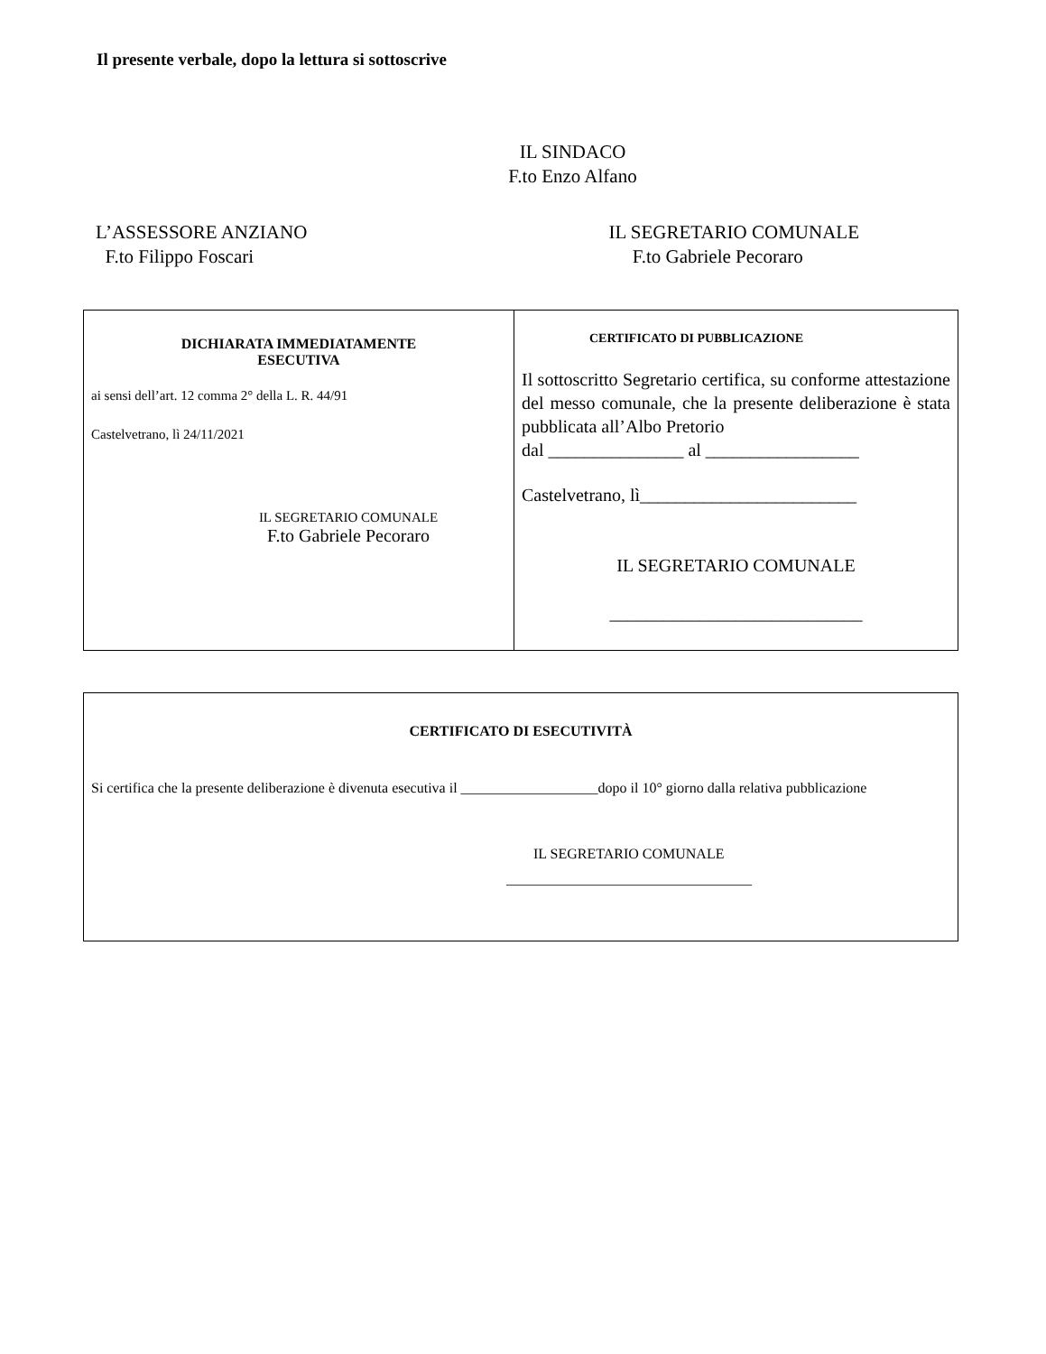Il presente verbale, dopo la lettura si sottoscrive
IL SINDACO
F.to Enzo Alfano
L’ASSESSORE ANZIANO
F.to Filippo Foscari
IL SEGRETARIO COMUNALE
F.to Gabriele Pecoraro
| DICHIARATA IMMEDIATAMENTE ESECUTIVA ai sensi dell’art. 12 comma 2° della L. R. 44/91 Castelvetrano, lì 24/11/2021 IL SEGRETARIO COMUNALE F.to Gabriele Pecoraro | CERTIFICATO DI PUBBLICAZIONE Il sottoscritto Segretario certifica, su conforme attestazione del messo comunale, che la presente deliberazione è stata pubblicata all’Albo Pretorio dal _______________ al _________________ Castelvetrano, lì________________________ IL SEGRETARIO COMUNALE ____________________________ |
| CERTIFICATO DI ESECUTIVITÀ Si certifica che la presente deliberazione è divenuta esecutiva il ___________________dopo il 10° giorno dalla relativa pubblicazione IL SEGRETARIO COMUNALE __________________________________ |